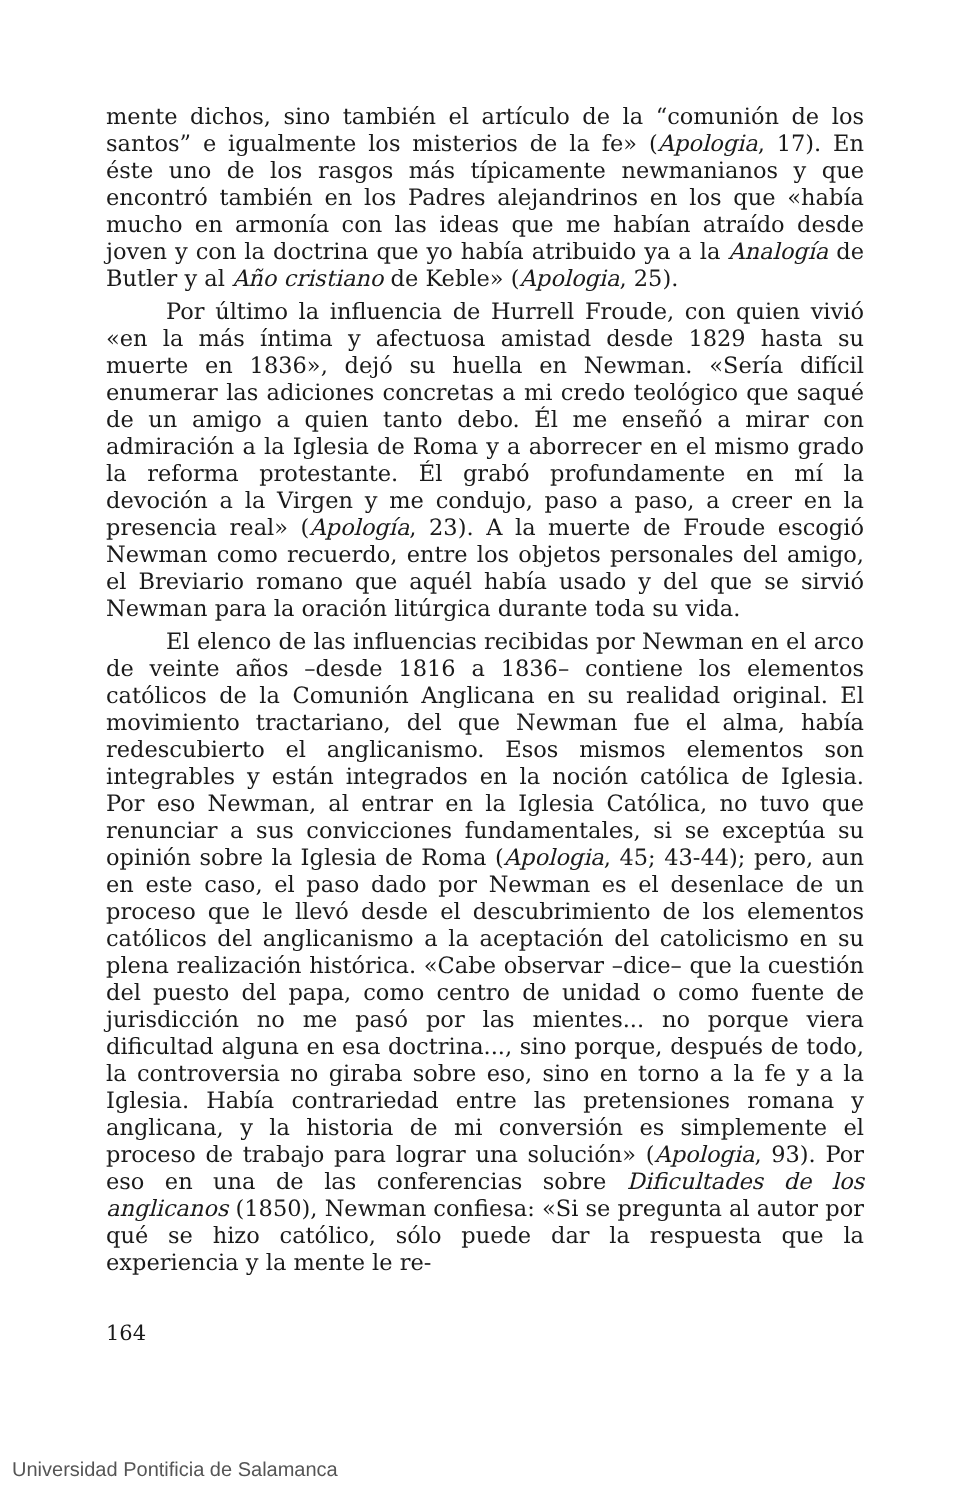mente dichos, sino también el artículo de la “comunión de los santos” e igualmente los misterios de la fe» (Apologia, 17). En éste uno de los rasgos más típicamente newmanianos y que encontró también en los Padres alejandrinos en los que «había mucho en armonía con las ideas que me habían atraído desde joven y con la doctrina que yo había atribuido ya a la Analogía de Butler y al Año cristiano de Keble» (Apologia, 25).
Por último la influencia de Hurrell Froude, con quien vivió «en la más íntima y afectuosa amistad desde 1829 hasta su muerte en 1836», dejó su huella en Newman. «Sería difícil enumerar las adiciones concretas a mi credo teológico que saqué de un amigo a quien tanto debo. Él me enseñó a mirar con admiración a la Iglesia de Roma y a aborrecer en el mismo grado la reforma protestante. Él grabó profundamente en mí la devoción a la Virgen y me condujo, paso a paso, a creer en la presencia real» (Apología, 23). A la muerte de Froude escogió Newman como recuerdo, entre los objetos personales del amigo, el Breviario romano que aquél había usado y del que se sirvió Newman para la oración litúrgica durante toda su vida.
El elenco de las influencias recibidas por Newman en el arco de veinte años –desde 1816 a 1836– contiene los elementos católicos de la Comunión Anglicana en su realidad original. El movimiento tractariano, del que Newman fue el alma, había redescubierto el anglicanismo. Esos mismos elementos son integrables y están integrados en la noción católica de Iglesia. Por eso Newman, al entrar en la Iglesia Católica, no tuvo que renunciar a sus convicciones fundamentales, si se exceptúa su opinión sobre la Iglesia de Roma (Apologia, 45; 43-44); pero, aun en este caso, el paso dado por Newman es el desenlace de un proceso que le llevó desde el descubrimiento de los elementos católicos del anglicanismo a la aceptación del catolicismo en su plena realización histórica. «Cabe observar –dice– que la cuestión del puesto del papa, como centro de unidad o como fuente de jurisdicción no me pasó por las mientes... no porque viera dificultad alguna en esa doctrina..., sino porque, después de todo, la controversia no giraba sobre eso, sino en torno a la fe y a la Iglesia. Había contrariedad entre las pretensiones romana y anglicana, y la historia de mi conversión es simplemente el proceso de trabajo para lograr una solución» (Apologia, 93). Por eso en una de las conferencias sobre Dificultades de los anglicanos (1850), Newman confiesa: «Si se pregunta al autor por qué se hizo católico, sólo puede dar la respuesta que la experiencia y la mente le re-
164
Universidad Pontificia de Salamanca